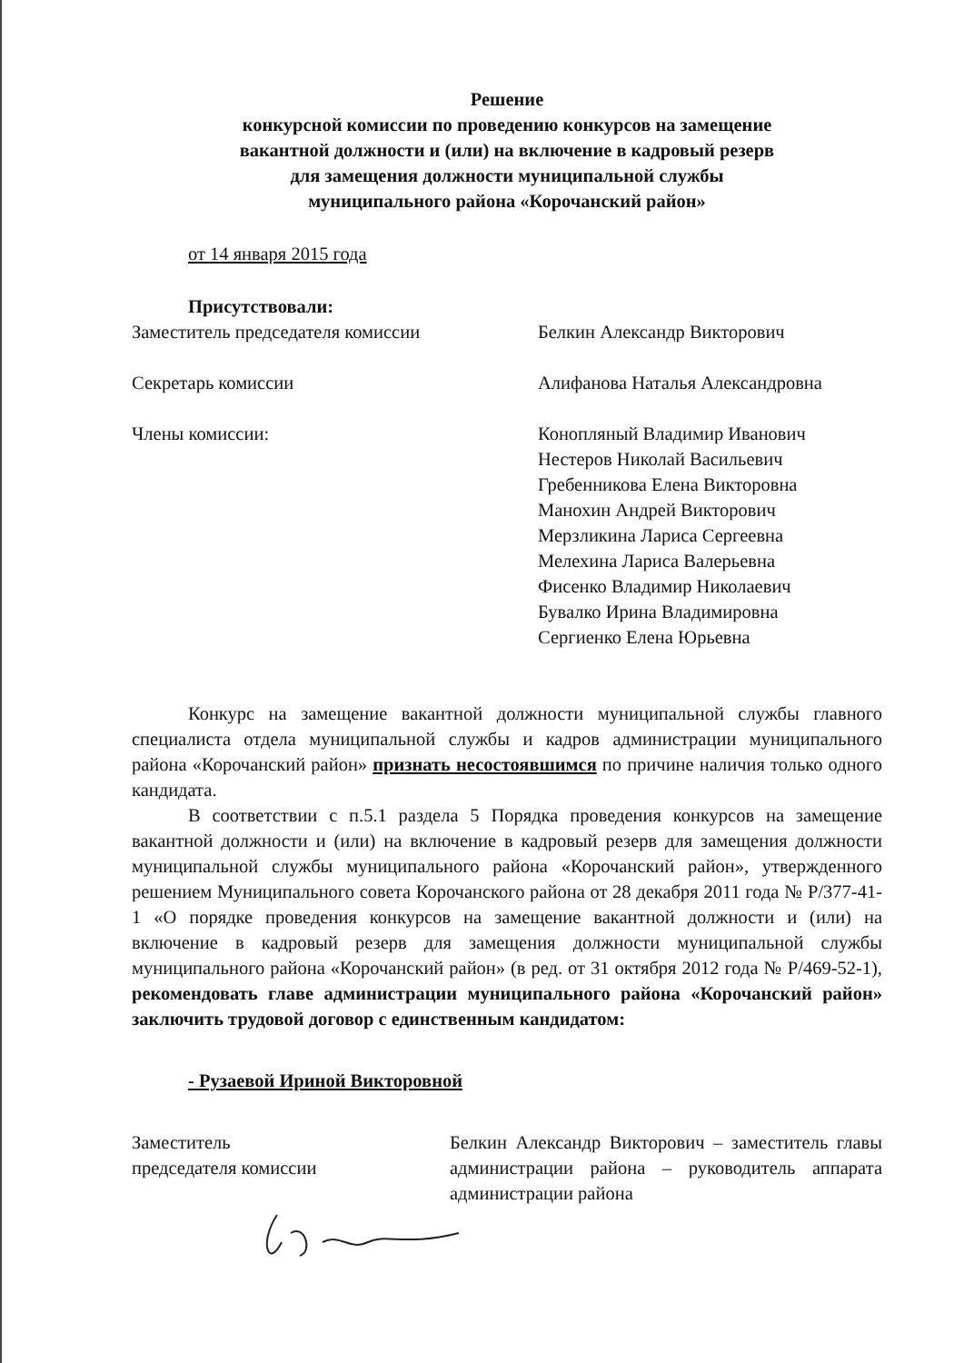Решение
конкурсной комиссии по проведению конкурсов на замещение
вакантной должности и (или) на включение в кадровый резерв
для замещения должности муниципальной службы
муниципального района «Корочанский район»
от 14 января 2015 года
Присутствовали:
Заместитель председателя комиссии Белкин Александр Викторович
Секретарь комиссии Алифанова Наталья Александровна
Члены комиссии: Конопляный Владимир Иванович
Нестеров Николай Васильевич
Гребенникова Елена Викторовна
Манохин Андрей Викторович
Мерзликина Лариса Сергеевна
Мелехина Лариса Валерьевна
Фисенко Владимир Николаевич
Бувалко Ирина Владимировна
Сергиенко Елена Юрьевна
Конкурс на замещение вакантной должности муниципальной службы главного специалиста отдела муниципальной службы и кадров администрации муниципального района «Корочанский район» признать несостоявшимся по причине наличия только одного кандидата.
В соответствии с п.5.1 раздела 5 Порядка проведения конкурсов на замещение вакантной должности и (или) на включение в кадровый резерв для замещения должности муниципальной службы муниципального района «Корочанский район», утвержденного решением Муниципального совета Корочанского района от 28 декабря 2011 года № Р/377-41-1 «О порядке проведения конкурсов на замещение вакантной должности и (или) на включение в кадровый резерв для замещения должности муниципальной службы муниципального района «Корочанский район» (в ред. от 31 октября 2012 года № Р/469-52-1), рекомендовать главе администрации муниципального района «Корочанский район» заключить трудовой договор с единственным кандидатом:
- Рузаевой Ириной Викторовной
Заместитель
председателя комиссии
Белкин Александр Викторович – заместитель главы администрации района – руководитель аппарата администрации района